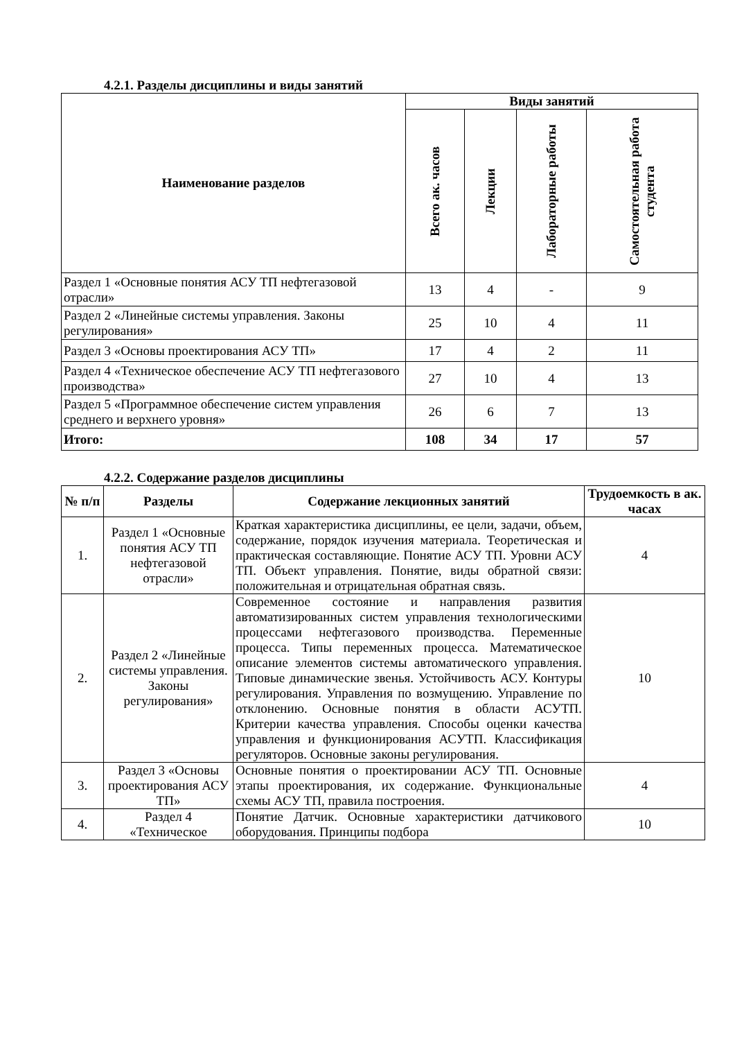4.2.1. Разделы дисциплины и виды занятий
| Наименование разделов | Виды занятий | | | |
| --- | --- | --- | --- | --- |
| | Всего ак. часов | Лекции | Лабораторные работы | Самостоятельная работа студента |
| Раздел 1 «Основные понятия АСУ ТП нефтегазовой отрасли» | 13 | 4 | - | 9 |
| Раздел 2 «Линейные системы управления. Законы регулирования» | 25 | 10 | 4 | 11 |
| Раздел 3 «Основы проектирования АСУ ТП» | 17 | 4 | 2 | 11 |
| Раздел 4 «Техническое обеспечение АСУ ТП нефтегазового производства» | 27 | 10 | 4 | 13 |
| Раздел 5 «Программное обеспечение систем управления среднего и верхнего уровня» | 26 | 6 | 7 | 13 |
| Итого: | 108 | 34 | 17 | 57 |
4.2.2. Содержание разделов дисциплины
| № п/п | Разделы | Содержание лекционных занятий | Трудоемкость в ак. часах |
| --- | --- | --- | --- |
| 1. | Раздел 1 «Основные понятия АСУ ТП нефтегазовой отрасли» | Краткая характеристика дисциплины, ее цели, задачи, объем, содержание, порядок изучения материала. Теоретическая и практическая составляющие. Понятие АСУ ТП. Уровни АСУ ТП. Объект управления. Понятие, виды обратной связи: положительная и отрицательная обратная связь. | 4 |
| 2. | Раздел 2 «Линейные системы управления. Законы регулирования» | Современное состояние и направления развития автоматизированных систем управления технологическими процессами нефтегазового производства. Переменные процесса. Типы переменных процесса. Математическое описание элементов системы автоматического управления. Типовые динамические звенья. Устойчивость АСУ. Контуры регулирования. Управления по возмущению. Управление по отклонению. Основные понятия в области АСУТП. Критерии качества управления. Способы оценки качества управления и функционирования АСУТП. Классификация регуляторов. Основные законы регулирования. | 10 |
| 3. | Раздел 3 «Основы проектирования АСУ ТП» | Основные понятия о проектировании АСУ ТП. Основные этапы проектирования, их содержание. Функциональные схемы АСУ ТП, правила построения. | 4 |
| 4. | Раздел 4 «Техническое | Понятие Датчик. Основные характеристики датчикового оборудования. Принципы подбора | 10 |